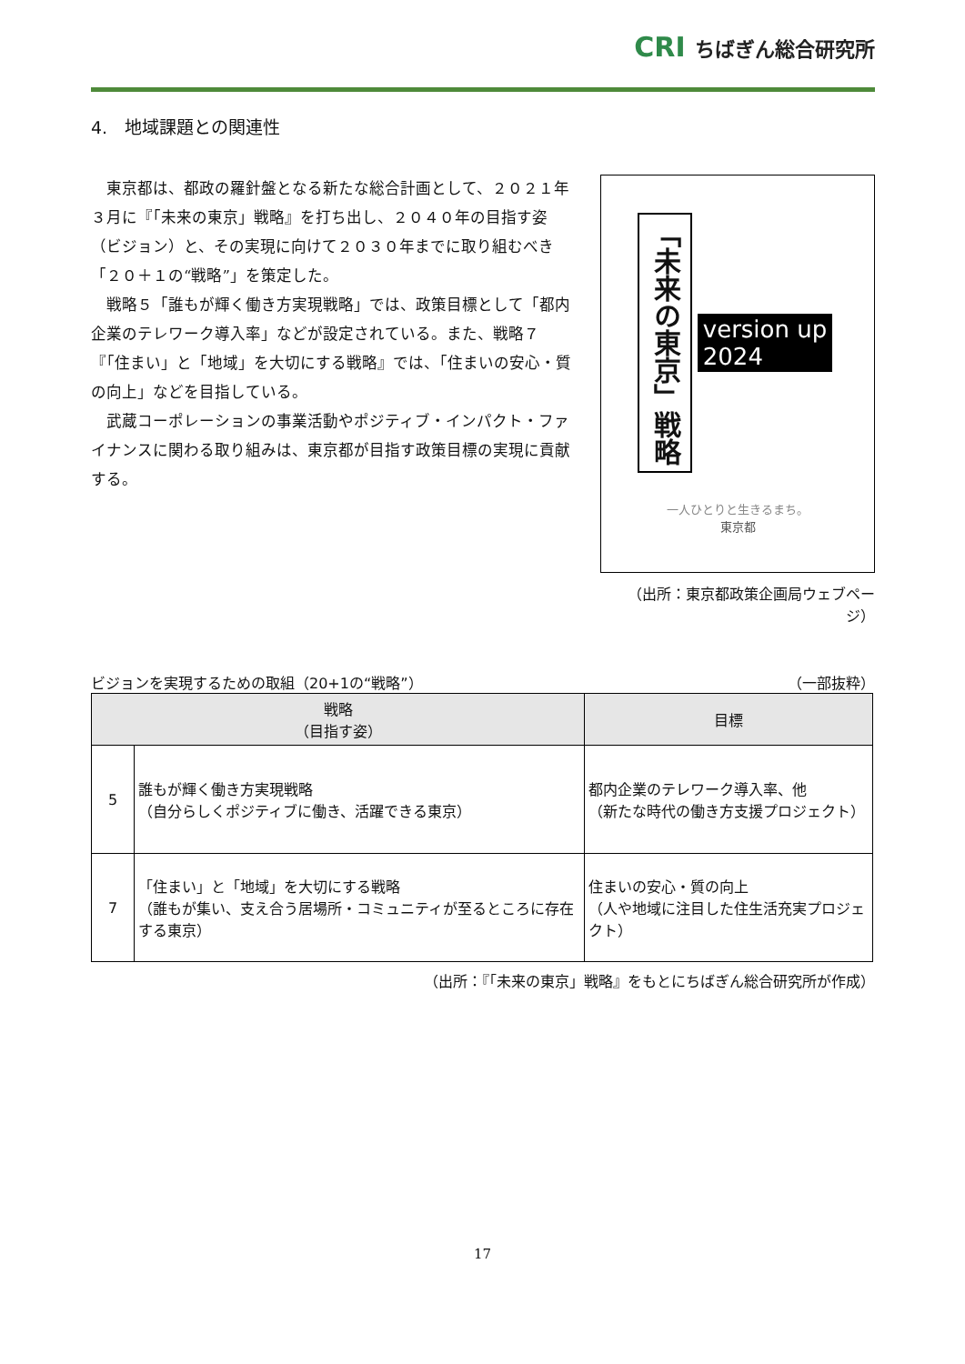CRI ちばぎん総合研究所
4.　地域課題との関連性
東京都は、都政の羅針盤となる新たな総合計画として、２０２１年３月に『「未来の東京」戦略』を打ち出し、２０４０年の目指す姿（ビジョン）と、その実現に向けて２０３０年までに取り組むべき「２０＋１の“戦略”」を策定した。
戦略５「誰もが輝く働き方実現戦略」では、政策目標として「都内企業のテレワーク導入率」などが設定されている。また、戦略７『「住まい」と「地域」を大切にする戦略』では、「住まいの安心・質の向上」などを目指している。
武蔵コーポレーションの事業活動やポジティブ・インパクト・ファイナンスに関わる取り組みは、東京都が目指す政策目標の実現に貢献する。
「未来の東京」戦略
version up
2024
一人ひとりと生きるまち。
東京都
（出所：東京都政策企画局ウェブページ）
ビジョンを実現するための取組（20+1の“戦略”） （一部抜粋）
| 戦略 （目指す姿） | | 目標 |
| --- | --- | --- |
| 5 | 誰もが輝く働き方実現戦略 （自分らしくポジティブに働き、活躍できる東京） | 都内企業のテレワーク導入率、他 （新たな時代の働き方支援プロジェクト） |
| 7 | 「住まい」と「地域」を大切にする戦略 （誰もが集い、支え合う居場所・コミュニティが至るところに存在する東京） | 住まいの安心・質の向上 （人や地域に注目した住生活充実プロジェクト） |
（出所：『「未来の東京」戦略』をもとにちばぎん総合研究所が作成）
17